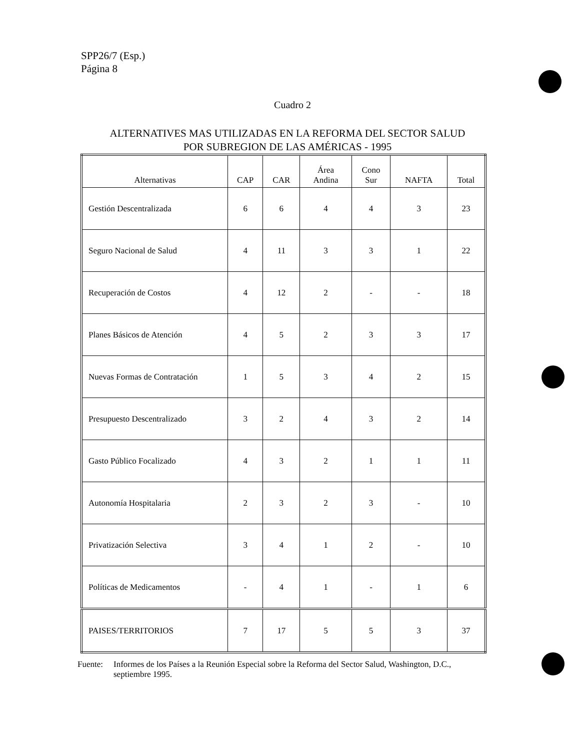SPP26/7 (Esp.)
Página 8
Cuadro 2
ALTERNATIVES MAS UTILIZADAS EN LA REFORMA DEL SECTOR SALUD
POR SUBREGION DE LAS AMÉRICAS - 1995
| Alternativas | CAP | CAR | Área Andina | Cono Sur | NAFTA | Total |
| --- | --- | --- | --- | --- | --- | --- |
| Gestión Descentralizada | 6 | 6 | 4 | 4 | 3 | 23 |
| Seguro Nacional de Salud | 4 | 11 | 3 | 3 | 1 | 22 |
| Recuperación de Costos | 4 | 12 | 2 | - | - | 18 |
| Planes Básicos de Atención | 4 | 5 | 2 | 3 | 3 | 17 |
| Nuevas Formas de Contratación | 1 | 5 | 3 | 4 | 2 | 15 |
| Presupuesto Descentralizado | 3 | 2 | 4 | 3 | 2 | 14 |
| Gasto Público Focalizado | 4 | 3 | 2 | 1 | 1 | 11 |
| Autonomía Hospitalaria | 2 | 3 | 2 | 3 | - | 10 |
| Privatización Selectiva | 3 | 4 | 1 | 2 | - | 10 |
| Políticas de Medicamentos | - | 4 | 1 | - | 1 | 6 |
| PAISES/TERRITORIOS | 7 | 17 | 5 | 5 | 3 | 37 |
Fuente: Informes de los Países a la Reunión Especial sobre la Reforma del Sector Salud, Washington, D.C., septiembre 1995.